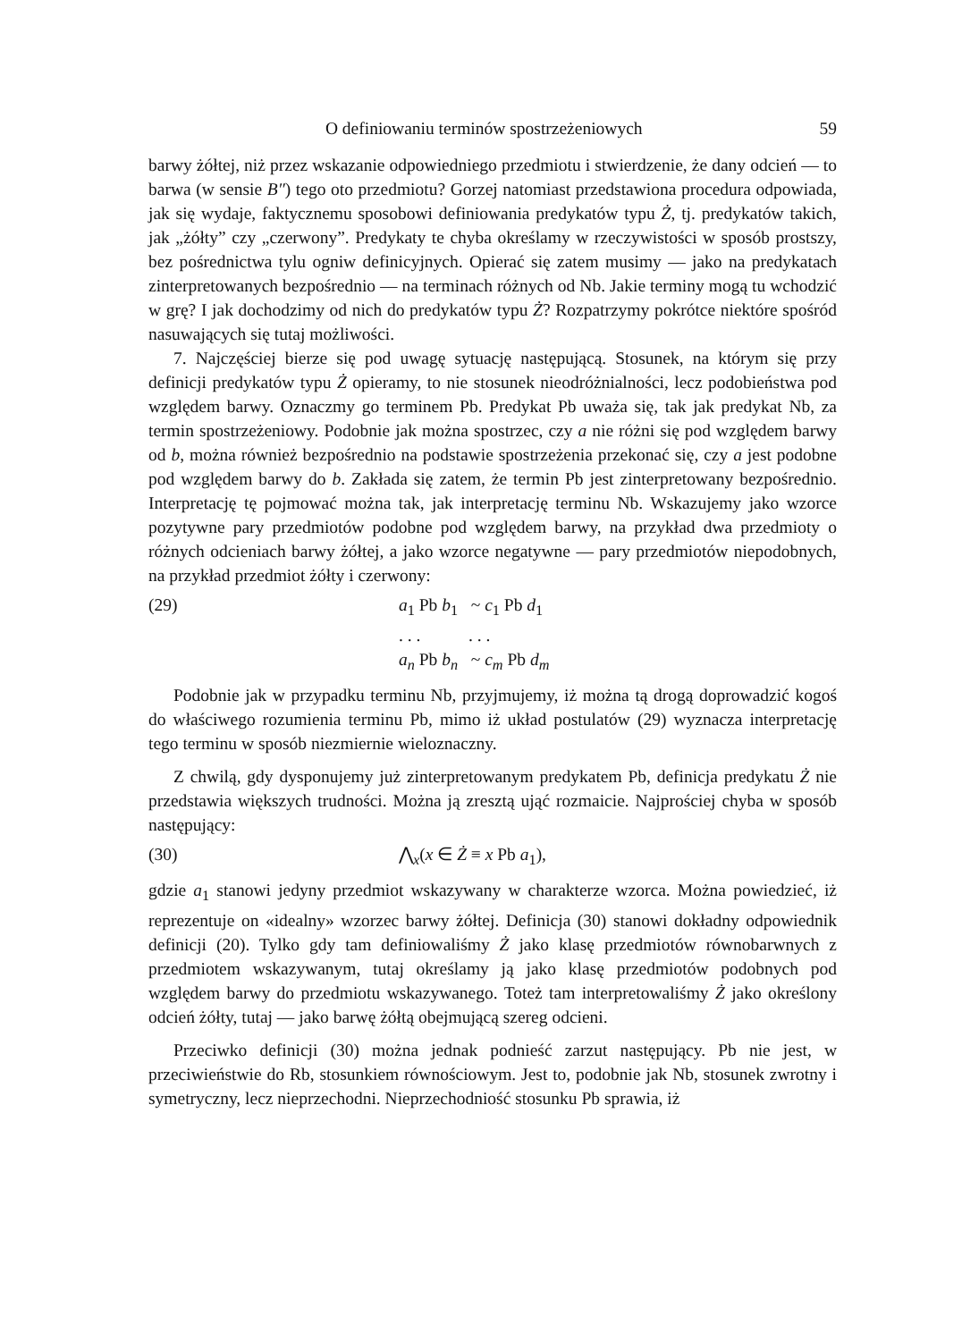O definiowaniu terminów spostrzeżeniowych 59
barwy żółtej, niż przez wskazanie odpowiedniego przedmiotu i stwierdzenie, że dany odcień — to barwa (w sensie B″) tego oto przedmiotu? Gorzej natomiast przedstawiona procedura odpowiada, jak się wydaje, faktycznemu sposobowi definiowania predykatów typu Ż, tj. predykatów takich, jak „żółty” czy „czerwony”. Predykaty te chyba określamy w rzeczywistości w sposób prostszy, bez pośrednictwa tylu ogniw definicyjnych. Opierać się zatem musimy — jako na predykatach zinterpretowanych bezpośrednio — na terminach różnych od Nb. Jakie terminy mogą tu wchodzić w grę? I jak dochodzimy od nich do predykatów typu Ż? Rozpatrzymy pokrótce niektóre spośród nasuwających się tutaj możliwości.
7. Najczęściej bierze się pod uwagę sytuację następującą. Stosunek, na którym się przy definicji predykatów typu Ż opieramy, to nie stosunek nieodróżnialności, lecz podobieństwa pod względem barwy. Oznaczmy go terminem Pb. Predykat Pb uważa się, tak jak predykat Nb, za termin spostrzeżeniowy. Podobnie jak można spostrzec, czy a nie różni się pod względem barwy od b, można również bezpośrednio na podstawie spostrzeżenia przekonać się, czy a jest podobne pod względem barwy do b. Zakłada się zatem, że termin Pb jest zinterpretowany bezpośrednio. Interpretację tę pojmować można tak, jak interpretację terminu Nb. Wskazujemy jako wzorce pozytywne pary przedmiotów podobne pod względem barwy, na przykład dwa przedmioty o różnych odcieniach barwy żółtej, a jako wzorce negatywne — pary przedmiotów niepodobnych, na przykład przedmiot żółty i czerwony:
(29) a<sub>1</sub> Pb b<sub>1</sub> ~ c<sub>1</sub> Pb d<sub>1</sub>
. . . . . .
a<sub>n</sub> Pb b<sub>n</sub> ~ c<sub>m</sub> Pb d<sub>m</sub>
Podobnie jak w przypadku terminu Nb, przyjmujemy, iż można tą drogą doprowadzić kogoś do właściwego rozumienia terminu Pb, mimo iż układ postulatów (29) wyznacza interpretację tego terminu w sposób niezmiernie wieloznaczny.
Z chwilą, gdy dysponujemy już zinterpretowanym predykatem Pb, definicja predykatu Ż nie przedstawia większych trudności. Można ją zresztą ująć rozmaicie. Najprościej chyba w sposób następujący:
(30) ⋀<sub>x</sub>(x ∈ Ż ≡ x Pb a<sub>1</sub>),
gdzie a<sub>1</sub> stanowi jedyny przedmiot wskazywany w charakterze wzorca. Można powiedzieć, iż reprezentuje on «idealny» wzorzec barwy żółtej. Definicja (30) stanowi dokładny odpowiednik definicji (20). Tylko gdy tam definiowaliśmy Ż jako klasę przedmiotów równobarwnych z przedmiotem wskazywanym, tutaj określamy ją jako klasę przedmiotów podobnych pod względem barwy do przedmiotu wskazywanego. Toteż tam interpretowaliśmy Ż jako określony odcień żółty, tutaj — jako barwę żółtą obejmującą szereg odcieni.
Przeciwko definicji (30) można jednak podnieść zarzut następujący. Pb nie jest, w przeciwieństwie do Rb, stosunkiem równościowym. Jest to, podobnie jak Nb, stosunek zwrotny i symetryczny, lecz nieprzechodni. Nieprzechodniość stosunku Pb sprawia, iż